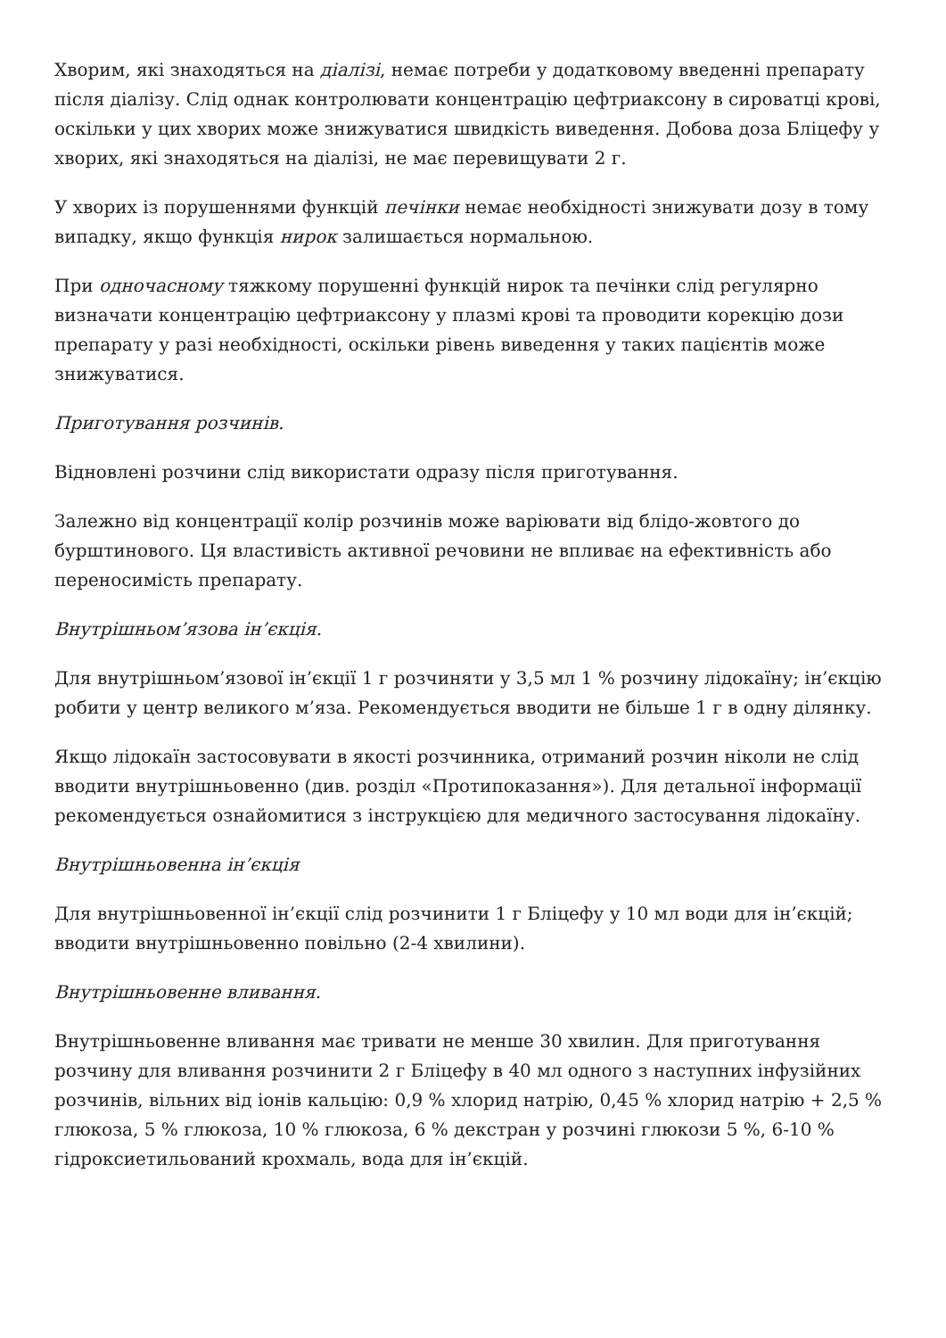Хворим, які знаходяться на діалізі, немає потреби у додатковому введенні препарату після діалізу. Слід однак контролювати концентрацію цефтриаксону в сироватці крові, оскільки у цих хворих може знижуватися швидкість виведення. Добова доза Бліцефу у хворих, які знаходяться на діалізі, не має перевищувати 2 г.
У хворих із порушеннями функцій печінки немає необхідності знижувати дозу в тому випадку, якщо функція нирок залишається нормальною.
При одночасному тяжкому порушенні функцій нирок та печінки слід регулярно визначати концентрацію цефтриаксону у плазмі крові та проводити корекцію дози препарату у разі необхідності, оскільки рівень виведення у таких пацієнтів може знижуватися.
Приготування розчинів.
Відновлені розчини слід використати одразу після приготування.
Залежно від концентрації колір розчинів може варіювати від блідо-жовтого до бурштинового. Ця властивість активної речовини не впливає на ефективність або переносимість препарату.
Внутрішньом’язова ін’єкція.
Для внутрішньом’язової ін’єкції 1 г розчиняти у 3,5 мл 1 % розчину лідокаїну; ін’єкцію робити у центр великого м’яза. Рекомендується вводити не більше 1 г в одну ділянку.
Якщо лідокаїн застосовувати в якості розчинника, отриманий розчин ніколи не слід вводити внутрішньовенно (див. розділ «Протипоказання»). Для детальної інформації рекомендується ознайомитися з інструкцією для медичного застосування лідокаїну.
Внутрішньовенна ін’єкція
Для внутрішньовенної ін’єкції слід розчинити 1 г Бліцефу у 10 мл води для ін’єкцій; вводити внутрішньовенно повільно (2-4 хвилини).
Внутрішньовенне вливання.
Внутрішньовенне вливання має тривати не менше 30 хвилин. Для приготування розчину для вливання розчинити 2 г Бліцефу в 40 мл одного з наступних інфузійних розчинів, вільних від іонів кальцію: 0,9 % хлорид натрію, 0,45 % хлорид натрію + 2,5 % глюкоза, 5 % глюкоза, 10 % глюкоза, 6 % декстран у розчині глюкози 5 %, 6-10 % гідроксиетильований крохмаль, вода для ін’єкцій.